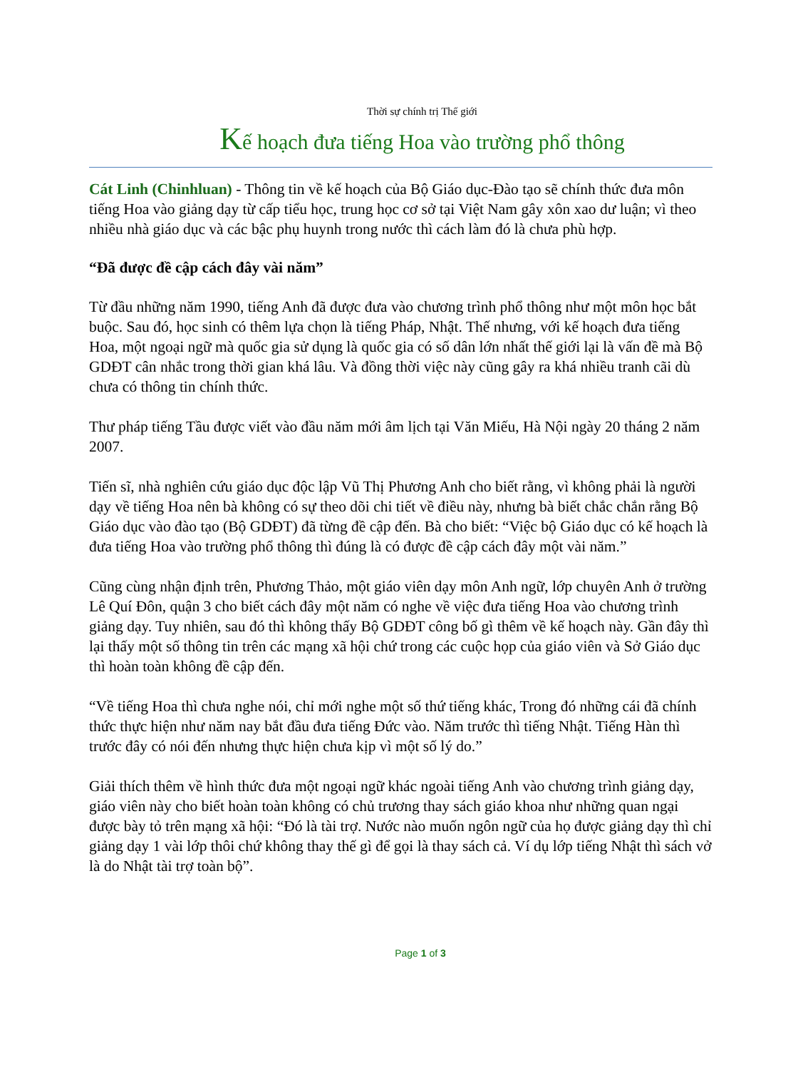Thời sự chính trị Thế giới
Kế hoạch đưa tiếng Hoa vào trường phổ thông
Cát Linh (Chinhluan) - Thông tin về kế hoạch của Bộ Giáo dục-Đào tạo sẽ chính thức đưa môn tiếng Hoa vào giảng dạy từ cấp tiểu học, trung học cơ sở tại Việt Nam gây xôn xao dư luận; vì theo nhiều nhà giáo dục và các bậc phụ huynh trong nước thì cách làm đó là chưa phù hợp.
“Đã được đề cập cách đây vài năm”
Từ đầu những năm 1990, tiếng Anh đã được đưa vào chương trình phổ thông như một môn học bắt buộc. Sau đó, học sinh có thêm lựa chọn là tiếng Pháp, Nhật. Thế nhưng, với kế hoạch đưa tiếng Hoa, một ngoại ngữ mà quốc gia sử dụng là quốc gia có số dân lớn nhất thế giới lại là vấn đề mà Bộ GDĐT cân nhắc trong thời gian khá lâu. Và đồng thời việc này cũng gây ra khá nhiều tranh cãi dù chưa có thông tin chính thức.
Thư pháp tiếng Tầu được viết vào đầu năm mới âm lịch tại Văn Miếu, Hà Nội ngày 20 tháng 2 năm 2007.
Tiến sĩ, nhà nghiên cứu giáo dục độc lập Vũ Thị Phương Anh cho biết rằng, vì không phải là người dạy về tiếng Hoa nên bà không có sự theo dõi chi tiết về điều này, nhưng bà biết chắc chắn rằng Bộ Giáo dục vào đào tạo (Bộ GDĐT) đã từng đề cập đến. Bà cho biết: “Việc bộ Giáo dục có kế hoạch là đưa tiếng Hoa vào trường phổ thông thì đúng là có được đề cập cách đây một vài năm.”
Cũng cùng nhận định trên, Phương Thảo, một giáo viên dạy môn Anh ngữ, lớp chuyên Anh ở trường Lê Quí Đôn, quận 3 cho biết cách đây một năm có nghe về việc đưa tiếng Hoa vào chương trình giảng dạy. Tuy nhiên, sau đó thì không thấy Bộ GDĐT công bố gì thêm về kế hoạch này. Gần đây thì lại thấy một số thông tin trên các mạng xã hội chứ trong các cuộc họp của giáo viên và Sở Giáo dục thì hoàn toàn không đề cập đến.
“Về tiếng Hoa thì chưa nghe nói, chỉ mới nghe một số thứ tiếng khác, Trong đó những cái đã chính thức thực hiện như năm nay bắt đầu đưa tiếng Đức vào. Năm trước thì tiếng Nhật. Tiếng Hàn thì trước đây có nói đến nhưng thực hiện chưa kịp vì một số lý do.”
Giải thích thêm về hình thức đưa một ngoại ngữ khác ngoài tiếng Anh vào chương trình giảng dạy, giáo viên này cho biết hoàn toàn không có chủ trương thay sách giáo khoa như những quan ngại được bày tỏ trên mạng xã hội: “Đó là tài trợ. Nước nào muốn ngôn ngữ của họ được giảng dạy thì chỉ giảng dạy 1 vài lớp thôi chứ không thay thế gì để gọi là thay sách cả. Ví dụ lớp tiếng Nhật thì sách vở là do Nhật tài trợ toàn bộ”.
Page 1 of 3